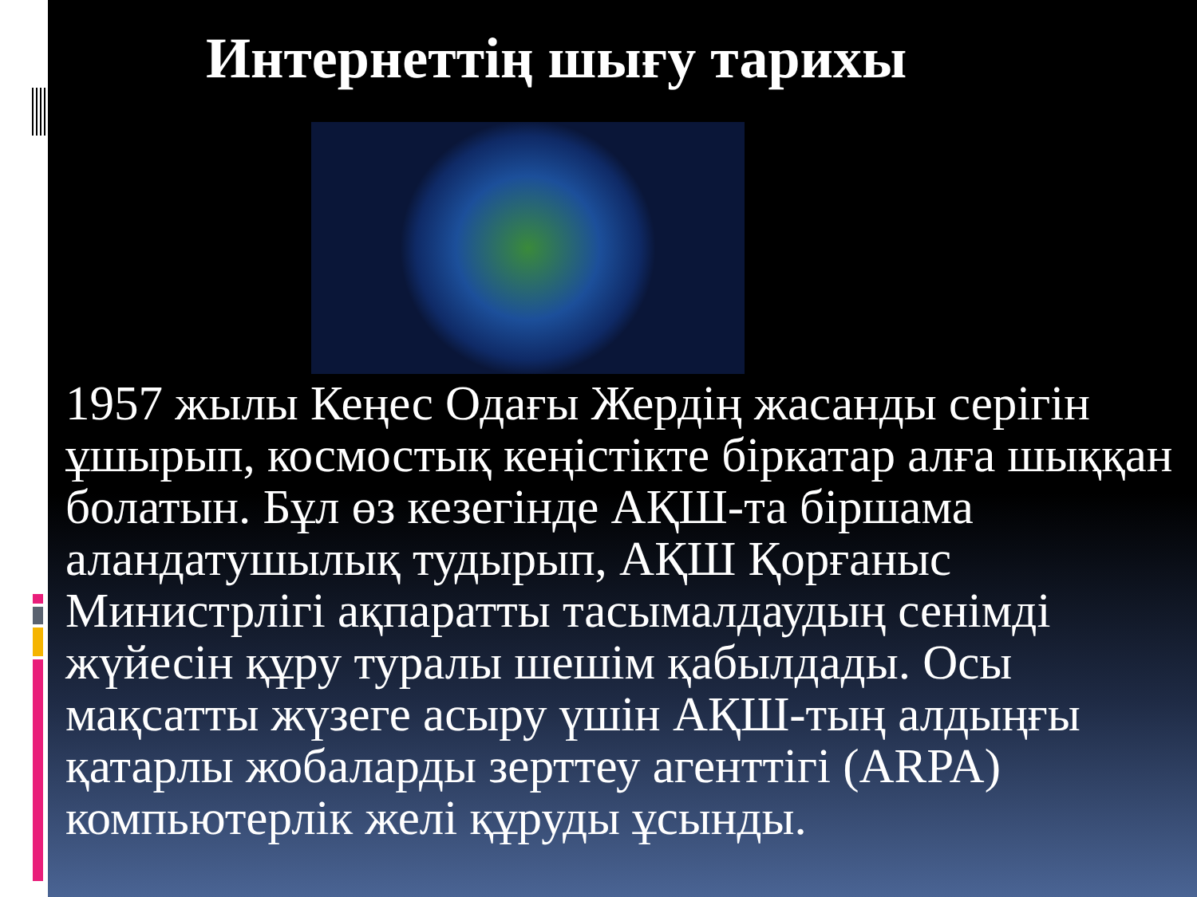Интернеттің шығу тарихы
1957 жылы Кеңес Одағы Жердің жасанды серігін ұшырып, космостық кеңістікте біркатар алға шыққан болатын. Бұл өз кезегінде АҚШ-та біршама аландатушылық тудырып, АҚШ Қорғаныс Министрлігі ақпаратты тасымалдаудың сенімді жүйесін құру туралы шешім қабылдады. Осы мақсатты жүзеге асыру үшін АҚШ-тың алдыңғы қатарлы жобаларды зерттеу агенттігі (ARPA) компьютерлік желі құруды ұсынды.